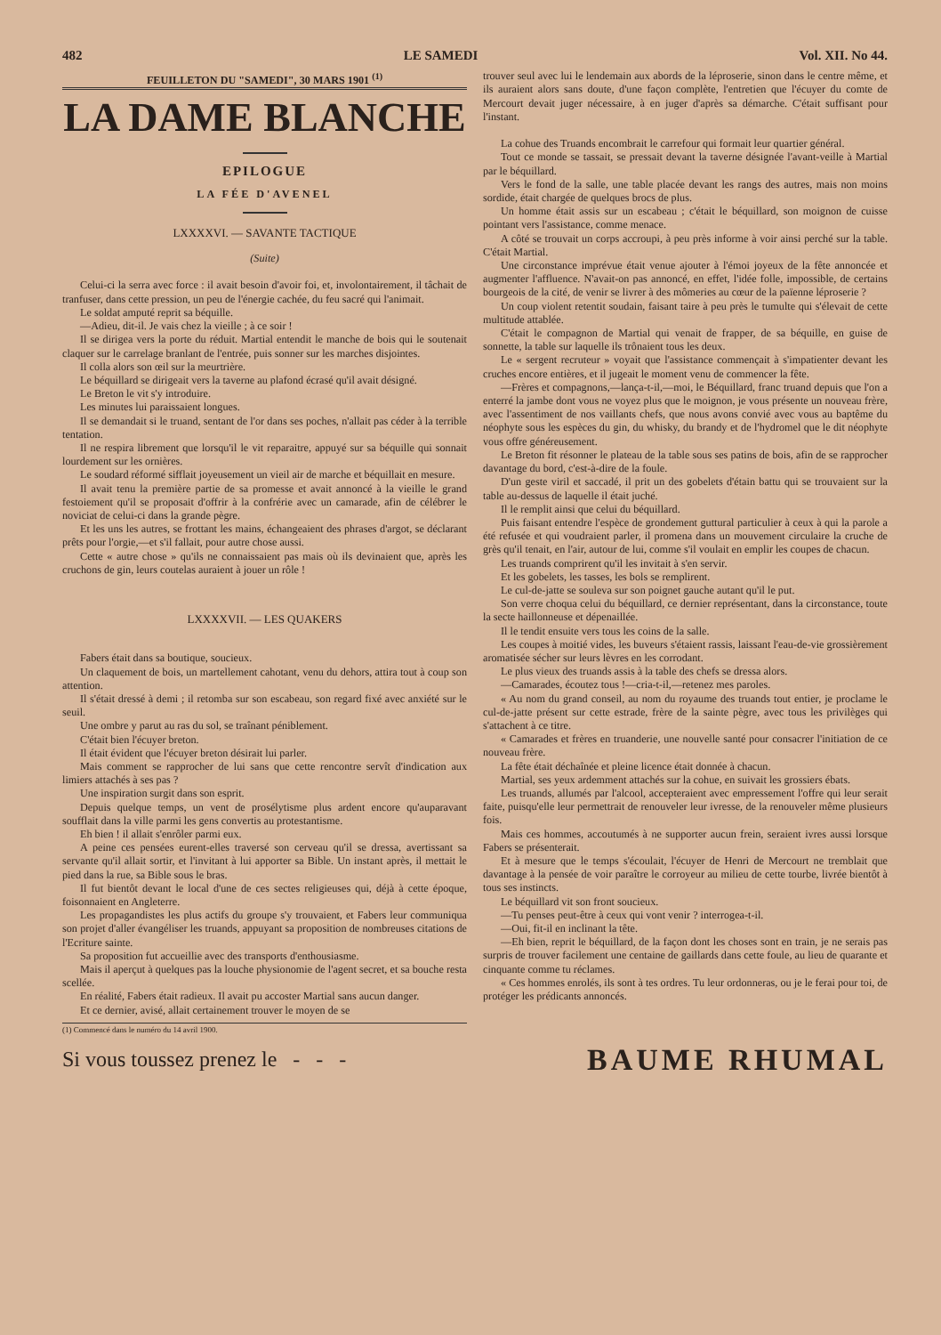482 LE SAMEDI Vol. XII. No 44.
FEUILLETON DU "SAMEDI", 30 MARS 1901 <sup>(1)</sup>
LA DAME BLANCHE
EPILOGUE
LA FÉE D'AVENEL
LXXXXVI. — SAVANTE TACTIQUE
(Suite)
Celui-ci la serra avec force : il avait besoin d'avoir foi, et, involontairement, il tâchait de tranfuser, dans cette pression, un peu de l'énergie cachée, du feu sacré qui l'animait.
Le soldat amputé reprit sa béquille.
—Adieu, dit-il. Je vais chez la vieille ; à ce soir !
Il se dirigea vers la porte du réduit. Martial entendit le manche de bois qui le soutenait claquer sur le carrelage branlant de l'entrée, puis sonner sur les marches disjointes.
Il colla alors son œil sur la meurtrière.
Le béquillard se dirigeait vers la taverne au plafond écrasé qu'il avait désigné.
Le Breton le vit s'y introduire.
Les minutes lui paraissaient longues.
Il se demandait si le truand, sentant de l'or dans ses poches, n'allait pas céder à la terrible tentation.
Il ne respira librement que lorsqu'il le vit reparaitre, appuyé sur sa béquille qui sonnait lourdement sur les ornières.
Le soudard réformé sifflait joyeusement un vieil air de marche et béquillait en mesure.
Il avait tenu la première partie de sa promesse et avait annoncé à la vieille le grand festoiement qu'il se proposait d'offrir à la confrérie avec un camarade, afin de célébrer le noviciat de celui-ci dans la grande pègre.
Et les uns les autres, se frottant les mains, échangeaient des phrases d'argot, se déclarant prêts pour l'orgie,—et s'il fallait, pour autre chose aussi.
Cette « autre chose » qu'ils ne connaissaient pas mais où ils devinaient que, après les cruchons de gin, leurs coutelas auraient à jouer un rôle !
LXXXXVII. — LES QUAKERS
Fabers était dans sa boutique, soucieux.
Un claquement de bois, un martellement cahotant, venu du dehors, attira tout à coup son attention.
Il s'était dressé à demi ; il retomba sur son escabeau, son regard fixé avec anxiété sur le seuil.
Une ombre y parut au ras du sol, se traînant péniblement.
C'était bien l'écuyer breton.
Il était évident que l'écuyer breton désirait lui parler.
Mais comment se rapprocher de lui sans que cette rencontre servît d'indication aux limiers attachés à ses pas ?
Une inspiration surgit dans son esprit.
Depuis quelque temps, un vent de prosélytisme plus ardent encore qu'auparavant soufflait dans la ville parmi les gens convertis au protestantisme.
Eh bien ! il allait s'enrôler parmi eux.
A peine ces pensées eurent-elles traversé son cerveau qu'il se dressa, avertissant sa servante qu'il allait sortir, et l'invitant à lui apporter sa Bible. Un instant après, il mettait le pied dans la rue, sa Bible sous le bras.
Il fut bientôt devant le local d'une de ces sectes religieuses qui, déjà à cette époque, foisonnaient en Angleterre.
Les propagandistes les plus actifs du groupe s'y trouvaient, et Fabers leur communiqua son projet d'aller évangéliser les truands, appuyant sa proposition de nombreuses citations de l'Ecriture sainte.
Sa proposition fut accueillie avec des transports d'enthousiasme.
Mais il aperçut à quelques pas la louche physionomie de l'agent secret, et sa bouche resta scellée.
En réalité, Fabers était radieux. Il avait pu accoster Martial sans aucun danger.
Et ce dernier, avisé, allait certainement trouver le moyen de se
(1) Commencé dans le numéro du 14 avril 1900.
trouver seul avec lui le lendemain aux abords de la léproserie, sinon dans le centre même, et ils auraient alors sans doute, d'une façon complète, l'entretien que l'écuyer du comte de Mercourt devait juger nécessaire, à en juger d'après sa démarche. C'était suffisant pour l'instant.
La cohue des Truands encombrait le carrefour qui formait leur quartier général.
Tout ce monde se tassait, se pressait devant la taverne désignée l'avant-veille à Martial par le béquillard.
Vers le fond de la salle, une table placée devant les rangs des autres, mais non moins sordide, était chargée de quelques brocs de plus.
Un homme était assis sur un escabeau ; c'était le béquillard, son moignon de cuisse pointant vers l'assistance, comme menace.
A côté se trouvait un corps accroupi, à peu près informe à voir ainsi perché sur la table. C'était Martial.
Une circonstance imprévue était venue ajouter à l'émoi joyeux de la fête annoncée et augmenter l'affluence. N'avait-on pas annoncé, en effet, l'idée folle, impossible, de certains bourgeois de la cité, de venir se livrer à des mômeries au cœur de la païenne léproserie ?
Un coup violent retentit soudain, faisant taire à peu près le tumulte qui s'élevait de cette multitude attablée.
C'était le compagnon de Martial qui venait de frapper, de sa béquille, en guise de sonnette, la table sur laquelle ils trônaient tous les deux.
Le « sergent recruteur » voyait que l'assistance commençait à s'impatienter devant les cruches encore entières, et il jugeait le moment venu de commencer la fête.
—Frères et compagnons,—lança-t-il,—moi, le Béquillard, franc truand depuis que l'on a enterré la jambe dont vous ne voyez plus que le moignon, je vous présente un nouveau frère, avec l'assentiment de nos vaillants chefs, que nous avons convié avec vous au baptême du néophyte sous les espèces du gin, du whisky, du brandy et de l'hydromel que le dit néophyte vous offre généreusement.
Le Breton fit résonner le plateau de la table sous ses patins de bois, afin de se rapprocher davantage du bord, c'est-à-dire de la foule.
D'un geste viril et saccadé, il prit un des gobelets d'étain battu qui se trouvaient sur la table au-dessus de laquelle il était juché.
Il le remplit ainsi que celui du béquillard.
Puis faisant entendre l'espèce de grondement guttural particulier à ceux à qui la parole a été refusée et qui voudraient parler, il promena dans un mouvement circulaire la cruche de grès qu'il tenait, en l'air, autour de lui, comme s'il voulait en emplir les coupes de chacun.
Les truands comprirent qu'il les invitait à s'en servir.
Et les gobelets, les tasses, les bols se remplirent.
Le cul-de-jatte se souleva sur son poignet gauche autant qu'il le put.
Son verre choqua celui du béquillard, ce dernier représentant, dans la circonstance, toute la secte haillonneuse et dépenaillée.
Il le tendit ensuite vers tous les coins de la salle.
Les coupes à moitié vides, les buveurs s'étaient rassis, laissant l'eau-de-vie grossièrement aromatisée sécher sur leurs lèvres en les corrodant.
Le plus vieux des truands assis à la table des chefs se dressa alors.
—Camarades, écoutez tous !—cria-t-il,—retenez mes paroles.
« Au nom du grand conseil, au nom du royaume des truands tout entier, je proclame le cul-de-jatte présent sur cette estrade, frère de la sainte pègre, avec tous les privilèges qui s'attachent à ce titre.
« Camarades et frères en truanderie, une nouvelle santé pour consacrer l'initiation de ce nouveau frère.
La fête était déchaînée et pleine licence était donnée à chacun.
Martial, ses yeux ardemment attachés sur la cohue, en suivait les grossiers ébats.
Les truands, allumés par l'alcool, accepteraient avec empressement l'offre qui leur serait faite, puisqu'elle leur permettrait de renouveler leur ivresse, de la renouveler même plusieurs fois.
Mais ces hommes, accoutumés à ne supporter aucun frein, seraient ivres aussi lorsque Fabers se présenterait.
Et à mesure que le temps s'écoulait, l'écuyer de Henri de Mercourt ne tremblait que davantage à la pensée de voir paraître le corroyeur au milieu de cette tourbe, livrée bientôt à tous ses instincts.
Le béquillard vit son front soucieux.
—Tu penses peut-être à ceux qui vont venir ? interrogea-t-il.
—Oui, fit-il en inclinant la tête.
—Eh bien, reprit le béquillard, de la façon dont les choses sont en train, je ne serais pas surpris de trouver facilement une centaine de gaillards dans cette foule, au lieu de quarante et cinquante comme tu réclames.
« Ces hommes enrolés, ils sont à tes ordres. Tu leur ordonneras, ou je le ferai pour toi, de protéger les prédicants annoncés.
Si vous toussez prenez le - - - BAUME RHUMAL